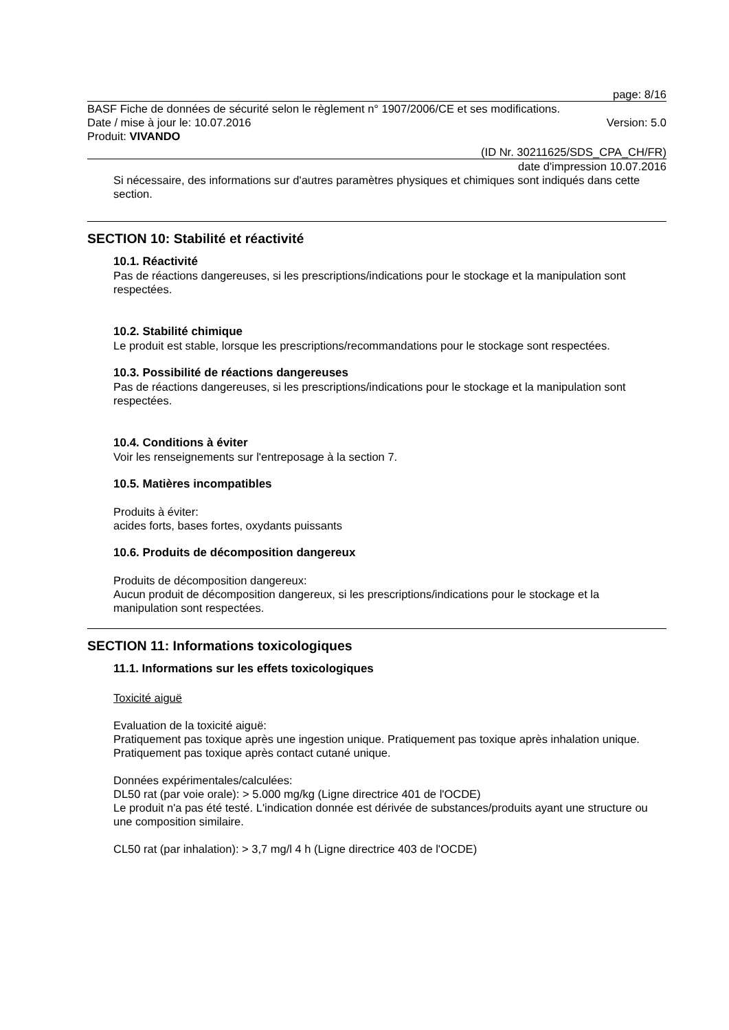page: 8/16
BASF Fiche de données de sécurité selon le règlement n° 1907/2006/CE et ses modifications.
Date / mise à jour le: 10.07.2016 Version: 5.0
Produit: VIVANDO
(ID Nr. 30211625/SDS_CPA_CH/FR)
date d'impression 10.07.2016
Si nécessaire, des informations sur d'autres paramètres physiques et chimiques sont indiqués dans cette section.
SECTION 10: Stabilité et réactivité
10.1. Réactivité
Pas de réactions dangereuses, si les prescriptions/indications pour le stockage et la manipulation sont respectées.
10.2. Stabilité chimique
Le produit est stable, lorsque les prescriptions/recommandations pour le stockage sont respectées.
10.3. Possibilité de réactions dangereuses
Pas de réactions dangereuses, si les prescriptions/indications pour le stockage et la manipulation sont respectées.
10.4. Conditions à éviter
Voir les renseignements sur l'entreposage à la section 7.
10.5. Matières incompatibles
Produits à éviter:
acides forts, bases fortes, oxydants puissants
10.6. Produits de décomposition dangereux
Produits de décomposition dangereux:
Aucun produit de décomposition dangereux, si les prescriptions/indications pour le stockage et la manipulation sont respectées.
SECTION 11: Informations toxicologiques
11.1. Informations sur les effets toxicologiques
Toxicité aiguë
Evaluation de la toxicité aiguë:
Pratiquement pas toxique après une ingestion unique. Pratiquement pas toxique après inhalation unique. Pratiquement pas toxique après contact cutané unique.
Données expérimentales/calculées:
DL50 rat (par voie orale): > 5.000 mg/kg (Ligne directrice 401 de l'OCDE)
Le produit n'a pas été testé. L'indication donnée est dérivée de substances/produits ayant une structure ou une composition similaire.
CL50 rat (par inhalation): > 3,7 mg/l 4 h (Ligne directrice 403 de l'OCDE)